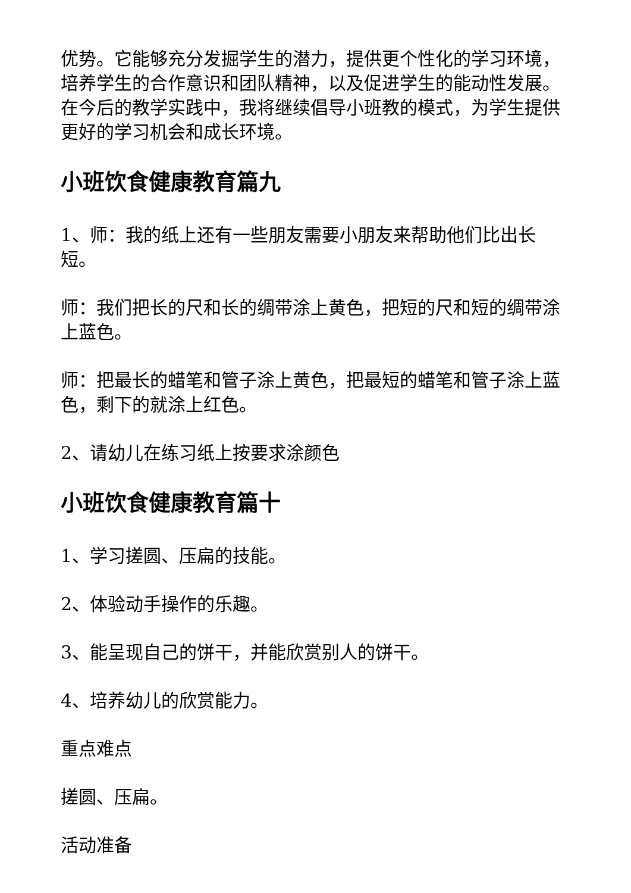优势。它能够充分发掘学生的潜力，提供更个性化的学习环境，培养学生的合作意识和团队精神，以及促进学生的能动性发展。在今后的教学实践中，我将继续倡导小班教的模式，为学生提供更好的学习机会和成长环境。
小班饮食健康教育篇九
1、师：我的纸上还有一些朋友需要小朋友来帮助他们比出长短。
师：我们把长的尺和长的绸带涂上黄色，把短的尺和短的绸带涂上蓝色。
师：把最长的蜡笔和管子涂上黄色，把最短的蜡笔和管子涂上蓝色，剩下的就涂上红色。
2、请幼儿在练习纸上按要求涂颜色
小班饮食健康教育篇十
1、学习搓圆、压扁的技能。
2、体验动手操作的乐趣。
3、能呈现自己的饼干，并能欣赏别人的饼干。
4、培养幼儿的欣赏能力。
重点难点
搓圆、压扁。
活动准备